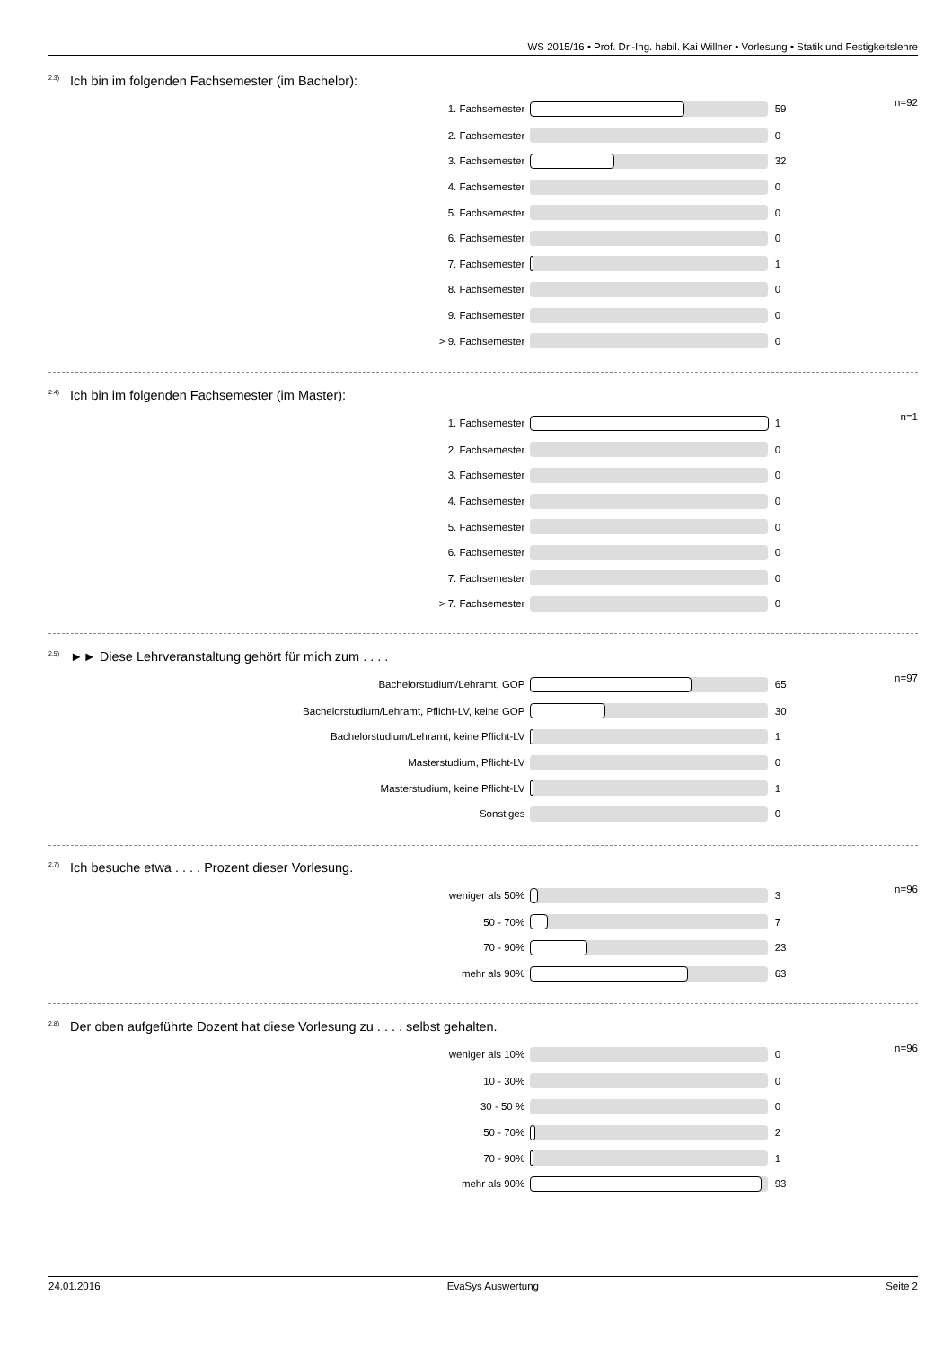WS 2015/16 • Prof. Dr.-Ing. habil. Kai Willner • Vorlesung • Statik und Festigkeitslehre
<sup>2.3)</sup>Ich bin im folgenden Fachsemester (im Bachelor):
| 1. Fachsemester | | 59 | n=92 |
| 2. Fachsemester | | 0 | |
| 3. Fachsemester | | 32 | |
| 4. Fachsemester | | 0 | |
| 5. Fachsemester | | 0 | |
| 6. Fachsemester | | 0 | |
| 7. Fachsemester | | 1 | |
| 8. Fachsemester | | 0 | |
| 9. Fachsemester | | 0 | |
| > 9. Fachsemester | | 0 | |
<sup>2.4)</sup>Ich bin im folgenden Fachsemester (im Master):
| 1. Fachsemester | | 1 | n=1 |
| 2. Fachsemester | | 0 | |
| 3. Fachsemester | | 0 | |
| 4. Fachsemester | | 0 | |
| 5. Fachsemester | | 0 | |
| 6. Fachsemester | | 0 | |
| 7. Fachsemester | | 0 | |
| > 7. Fachsemester | | 0 | |
<sup>2.5)</sup>►► Diese Lehrveranstaltung gehört für mich zum . . . .
| Bachelorstudium/Lehramt, GOP | | 65 | n=97 |
| Bachelorstudium/Lehramt, Pflicht-LV, keine GOP | | 30 | |
| Bachelorstudium/Lehramt, keine Pflicht-LV | | 1 | |
| Masterstudium, Pflicht-LV | | 0 | |
| Masterstudium, keine Pflicht-LV | | 1 | |
| Sonstiges | | 0 | |
<sup>2.7)</sup>Ich besuche etwa . . . . Prozent dieser Vorlesung.
| weniger als 50% | | 3 | n=96 |
| 50 - 70% | | 7 | |
| 70 - 90% | | 23 | |
| mehr als 90% | | 63 | |
<sup>2.8)</sup>Der oben aufgeführte Dozent hat diese Vorlesung zu . . . . selbst gehalten.
| weniger als 10% | | 0 | n=96 |
| 10 - 30% | | 0 | |
| 30 - 50 % | | 0 | |
| 50 - 70% | | 2 | |
| 70 - 90% | | 1 | |
| mehr als 90% | | 93 | |
24.01.2016 EvaSys Auswertung Seite 2